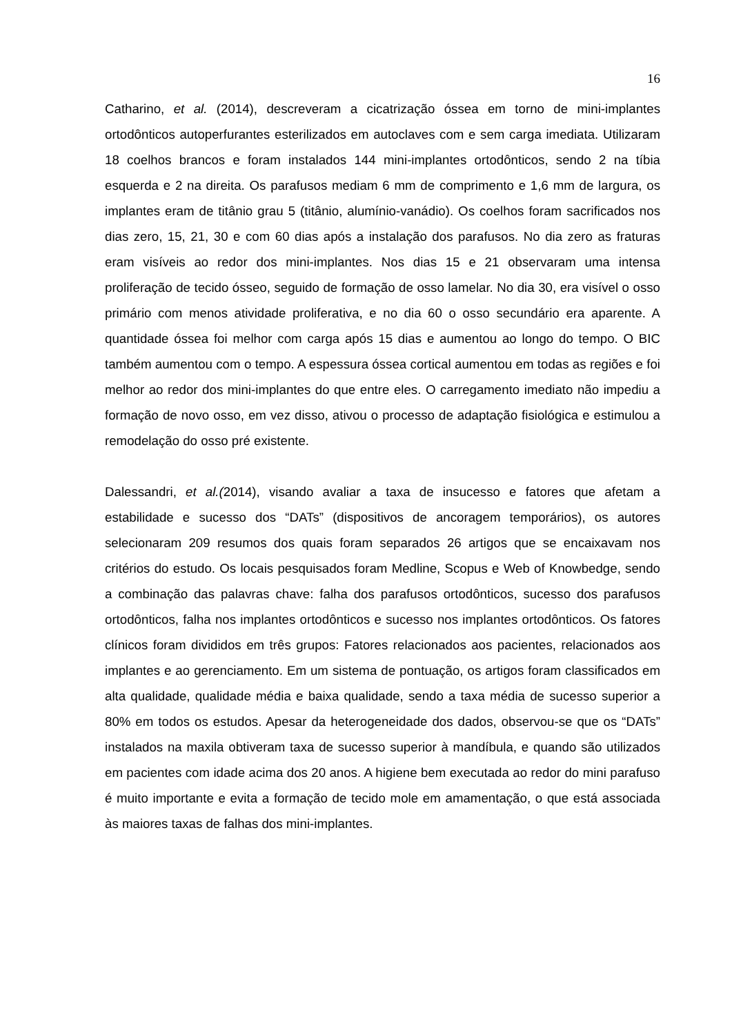16
Catharino, et al. (2014), descreveram a cicatrização óssea em torno de mini-implantes ortodônticos autoperfurantes esterilizados em autoclaves com e sem carga imediata. Utilizaram 18 coelhos brancos e foram instalados 144 mini-implantes ortodônticos, sendo 2 na tíbia esquerda e 2 na direita. Os parafusos mediam 6 mm de comprimento e 1,6 mm de largura, os implantes eram de titânio grau 5 (titânio, alumínio-vanádio). Os coelhos foram sacrificados nos dias zero, 15, 21, 30 e com 60 dias após a instalação dos parafusos. No dia zero as fraturas eram visíveis ao redor dos mini-implantes. Nos dias 15 e 21 observaram uma intensa proliferação de tecido ósseo, seguido de formação de osso lamelar. No dia 30, era visível o osso primário com menos atividade proliferativa, e no dia 60 o osso secundário era aparente. A quantidade óssea foi melhor com carga após 15 dias e aumentou ao longo do tempo. O BIC também aumentou com o tempo. A espessura óssea cortical aumentou em todas as regiões e foi melhor ao redor dos mini-implantes do que entre eles. O carregamento imediato não impediu a formação de novo osso, em vez disso, ativou o processo de adaptação fisiológica e estimulou a remodelação do osso pré existente.
Dalessandri, et al.(2014), visando avaliar a taxa de insucesso e fatores que afetam a estabilidade e sucesso dos “DATs” (dispositivos de ancoragem temporários), os autores selecionaram 209 resumos dos quais foram separados 26 artigos que se encaixavam nos critérios do estudo. Os locais pesquisados foram Medline, Scopus e Web of Knowbedge, sendo a combinação das palavras chave: falha dos parafusos ortodônticos, sucesso dos parafusos ortodônticos, falha nos implantes ortodônticos e sucesso nos implantes ortodônticos. Os fatores clínicos foram divididos em três grupos: Fatores relacionados aos pacientes, relacionados aos implantes e ao gerenciamento. Em um sistema de pontuação, os artigos foram classificados em alta qualidade, qualidade média e baixa qualidade, sendo a taxa média de sucesso superior a 80% em todos os estudos. Apesar da heterogeneidade dos dados, observou-se que os “DATs” instalados na maxila obtiveram taxa de sucesso superior à mandíbula, e quando são utilizados em pacientes com idade acima dos 20 anos. A higiene bem executada ao redor do mini parafuso é muito importante e evita a formação de tecido mole em amamentação, o que está associada às maiores taxas de falhas dos mini-implantes.